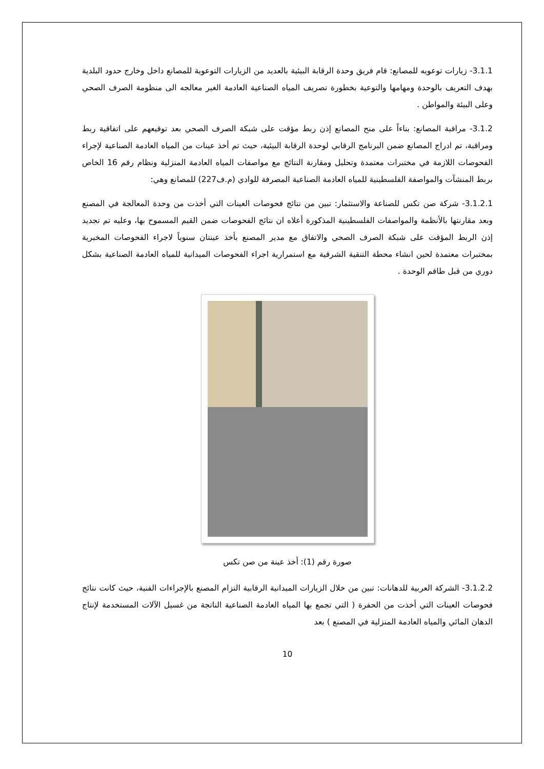3.1.1- زيارات توعويه للمصانع: قام فريق وحدة الرقابة البيئية بالعديد من الزيارات التوعوية للمصانع داخل وخارج حدود البلدية بهدف التعريف بالوحدة ومهامها والتوعية بخطورة تصريف المياه الصناعية العادمة الغير معالجه الى منظومة الصرف الصحي وعلى البيئة والمواطن .
3.1.2- مراقبة المصانع: بناءاً على منح المصانع إذن ربط مؤقت على شبكة الصرف الصحي بعد توقيعهم على اتفاقية ربط ومراقبة، تم ادراج المصانع ضمن البرنامج الرقابي لوحدة الرقابة البيئية، حيث تم أخذ عينات من المياه العادمة الصناعية لإجراء الفحوصات اللازمة في مختبرات معتمدة وتحليل ومقارنة النتائج مع مواصفات المياه العادمة المنزلية ونظام رقم 16 الخاص بربط المنشآت والمواصفة الفلسطينية للمياه العادمة الصناعية المصرفة للوادي (م.ف227) للمصانع وهي:
3.1.2.1- شركة صن تكس للصناعة والاستثمار: تبين من نتائج فحوصات العينات التي أخذت من وحدة المعالجة في المصنع وبعد مقارنتها بالأنظمة والمواصفات الفلسطينية المذكورة أعلاه ان نتائج الفحوصات ضمن القيم المسموح بها، وعليه تم تجديد إذن الربط المؤقت على شبكة الصرف الصحي والاتفاق مع مدير المصنع بأخذ عينتان سنوياً لاجراء الفحوصات المخبرية بمختبرات معتمدة لحين انشاء محطة التنقية الشرقية مع استمرارية اجراء الفحوصات الميدانية للمياه العادمة الصناعية بشكل دوري من قبل طاقم الوحدة .
صورة رقم (1): أخذ عينة من صن تكس
3.1.2.2- الشركة العربية للدهانات: تبين من خلال الزيارات الميدانية الرقابية التزام المصنع بالإجراءات الفنية، حيث كانت نتائج فحوصات العينات التي أخذت من الحفرة ( التي تجمع بها المياه العادمة الصناعية الناتجة من غسيل الآلات المستخدمة لإنتاج الدهان المائي والمياه العادمة المنزلية في المصنع ) بعد
10